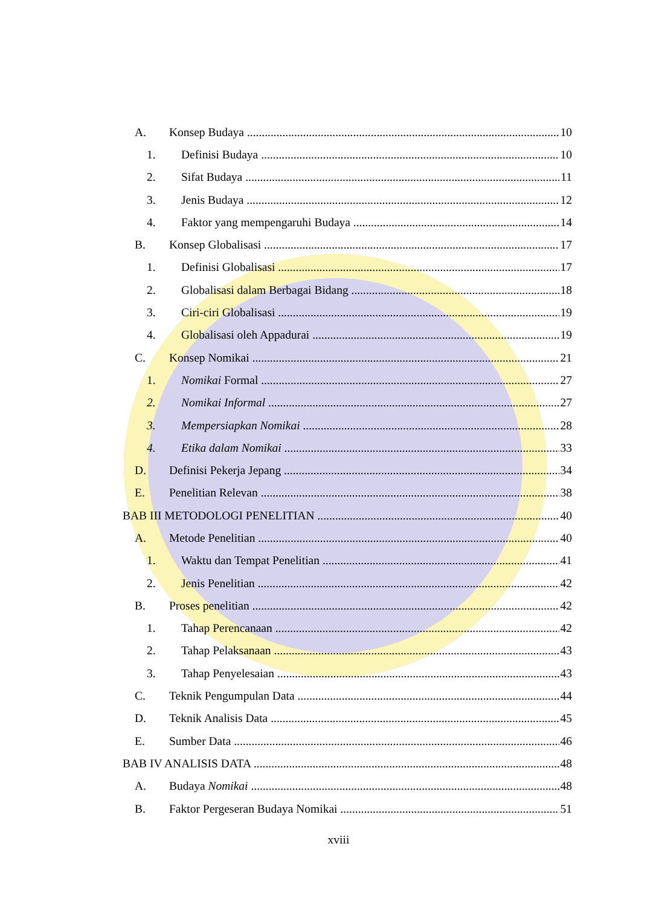A. Konsep Budaya 10
1. Definisi Budaya 10
2. Sifat Budaya 11
3. Jenis Budaya 12
4. Faktor yang mempengaruhi Budaya 14
B. Konsep Globalisasi 17
1. Definisi Globalisasi 17
2. Globalisasi dalam Berbagai Bidang 18
3. Ciri-ciri Globalisasi 19
4. Globalisasi oleh Appadurai 19
C. Konsep Nomikai 21
1. Nomikai Formal 27
2. Nomikai Informal 27
3. Mempersiapkan Nomikai 28
4. Etika dalam Nomikai 33
D. Definisi Pekerja Jepang 34
E. Penelitian Relevan 38
BAB III METODOLOGI PENELITIAN 40
A. Metode Penelitian 40
1. Waktu dan Tempat Penelitian 41
2. Jenis Penelitian 42
B. Proses penelitian 42
1. Tahap Perencanaan 42
2. Tahap Pelaksanaan 43
3. Tahap Penyelesaian 43
C. Teknik Pengumpulan Data 44
D. Teknik Analisis Data 45
E. Sumber Data 46
BAB IV ANALISIS DATA 48
A. Budaya Nomikai 48
B. Faktor Pergeseran Budaya Nomikai 51
xviii